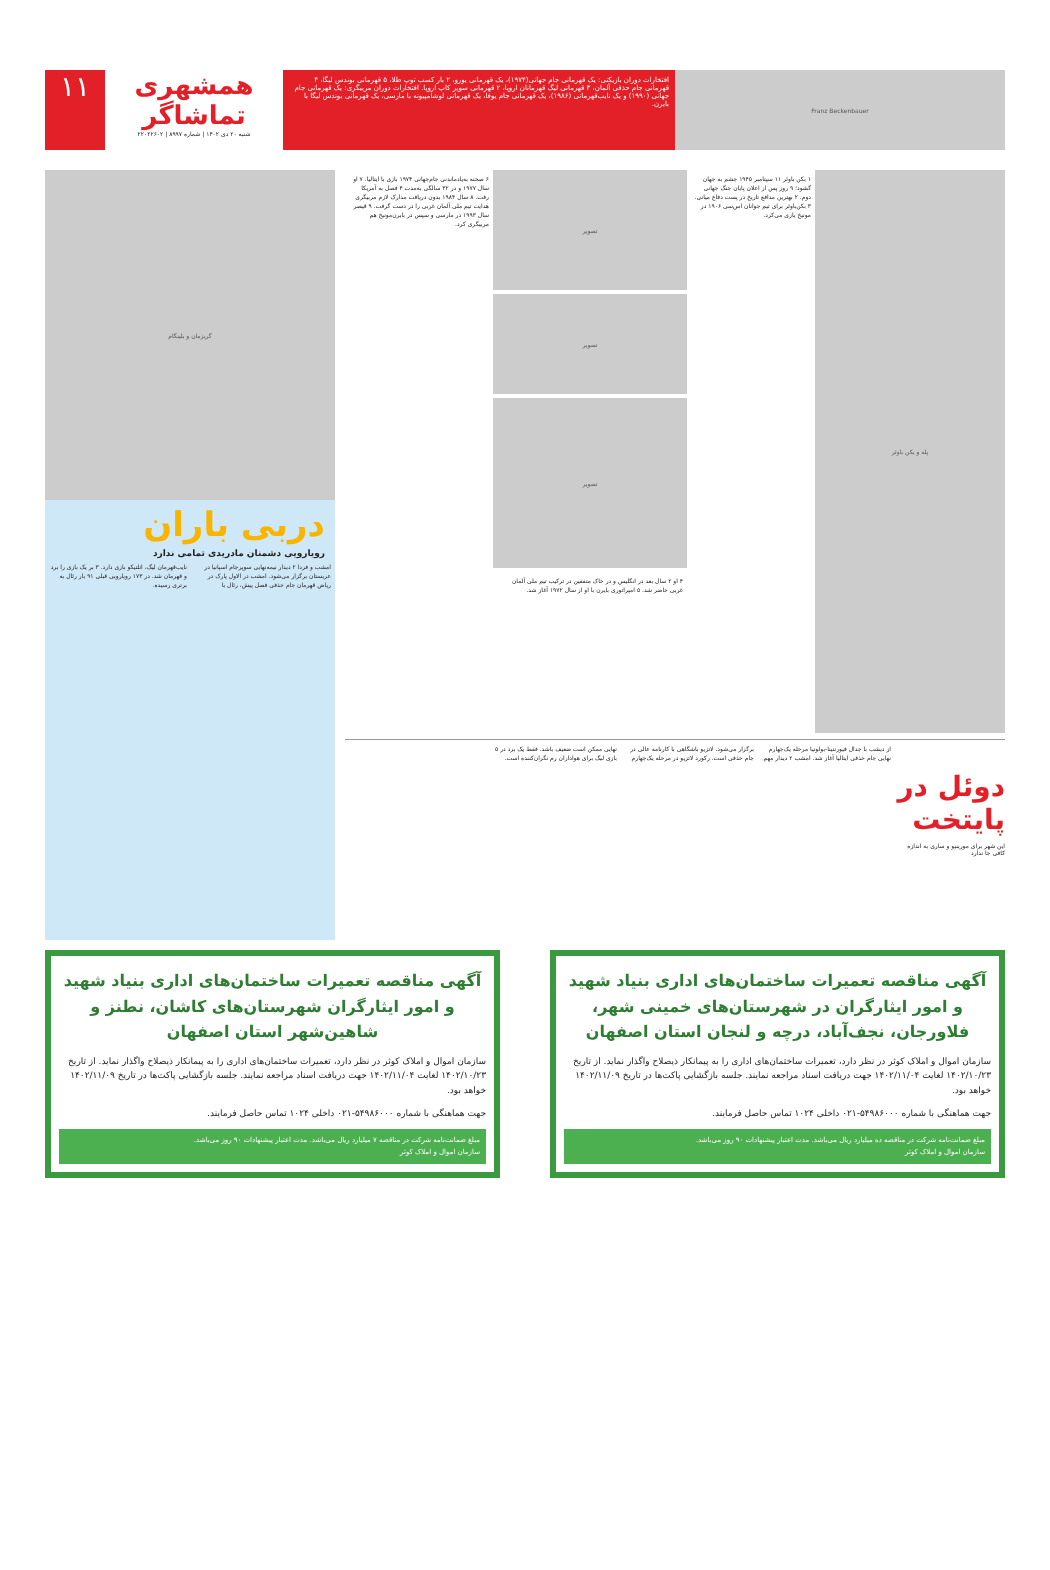Franz Beckenbauer
افتخارات دوران بازیکنی: یک قهرمانی جام جهانی(۱۹۷۴)، یک قهرمانی یورو، ۲ بار کسب توپ طلا، ۵ قهرمانی بوندس لیگا، ۴ قهرمانی جام حذفی آلمان، ۳ قهرمانی لیگ قهرمانان اروپا، ۲ قهرمانی سوپر کاپ اروپا. افتخارات دوران مربیگری: یک قهرمانی جام جهانی (۱۹۹۰) و یک نایب‌قهرمانی (۱۹۸۶)، یک قهرمانی جام یوفا، یک قهرمانی لوشامپیونه با مارسی، یک قهرمانی بوندس لیگا با بایرن.
همشهری تماشاگر
شنبه ۲۰ دی ۱۴۰۲ | شماره ۸۹۹۷ | ۲۲۰۲۲۶۰۲
۱۱
پله و بکن باوئر
۱ بکن باوئر ۱۱ سپتامبر ۱۹۴۵ چشم به جهان گشود؛ ۹ روز پس از اعلان پایان جنگ جهانی دوم. ۲ بهترین مدافع تاریخ در پست دفاع میانی. ۳ بکن‌باوئر برای تیم جوانان اس‌سی ۱۹۰۶ در مونیخ بازی می‌کرد.
تصویر
تصویر
تصویر
۴ او ۲ سال بعد در انگلیس و در خاک متفقین در ترکیب تیم ملی آلمان غربی حاضر شد. ۵ امپراتوری بایرن با او از سال ۱۹۷۲ آغاز شد.
۶ صحنه به‌یادماندنی جام‌جهانی ۱۹۷۴ بازی با ایتالیا. ۷ او سال ۱۹۷۷ و در ۳۲ سالگی به‌مدت ۴ فصل به آمریکا رفت. ۸ سال ۱۹۸۴ بدون دریافت مدارک لازم مربیگری هدایت تیم ملی آلمان غربی را در دست گرفت. ۹ قیصر سال ۱۹۹۳ در مارسی و سپس در بایرن‌مونیخ هم مربیگری کرد.
دوئل در پایتخت
این شهر برای مورینیو و ساری به اندازه کافی جا ندارد
از دیشب با جدال فیورنتینا-بولونیا مرحله یک‌چهارم نهایی جام حذفی ایتالیا آغاز شد. امشب ۲ دیدار مهم برگزار می‌شود. لاتزیو باشگاهی با کارنامه عالی در جام حذفی است. رکورد لاتزیو در مرحله یک‌چهارم نهایی ممکن است ضعیف باشد. فقط یک برد در ۵ بازی لیگ برای هواداران رم نگران‌کننده است.
گریزمان و بلینگام
دربی باران
رویارویی دشمنان مادریدی تمامی ندارد
امشب و فردا ۲ دیدار نیمه‌نهایی سوپرجام اسپانیا در عربستان برگزار می‌شود. امشب در الاول پارک در ریاض قهرمان جام حذفی فصل پیش، رئال با نایب‌قهرمان لیگ، اتلتیکو بازی دارد. ۳ بر یک بازی را برد و قهرمان شد. در ۱۷۳ رویارویی قبلی ۹۱ بار رئال به برتری رسیده.
آگهی مناقصه تعمیرات ساختمان‌های اداری بنیاد شهید و امور ایثارگران در شهرستان‌های خمینی شهر، فلاورجان، نجف‌آباد، درچه و لنجان استان اصفهان
سازمان اموال و املاک کوثر در نظر دارد، تعمیرات ساختمان‌های اداری را به پیمانکار ذیصلاح واگذار نماید. از تاریخ ۱۴۰۲/۱۰/۲۳ لغایت ۱۴۰۲/۱۱/۰۴ جهت دریافت اسناد مراجعه نمایند. جلسه بازگشایی پاکت‌ها در تاریخ ۱۴۰۲/۱۱/۰۹ خواهد بود.
جهت هماهنگی با شماره ۵۴۹۸۶۰۰۰-۰۲۱ داخلی ۱۰۲۴ تماس حاصل فرمایند.
مبلغ ضمانت‌نامه شرکت در مناقصه ده میلیارد ریال می‌باشد. مدت اعتبار پیشنهادات ۹۰ روز می‌باشد.
سازمان اموال و املاک کوثر
آگهی مناقصه تعمیرات ساختمان‌های اداری بنیاد شهید و امور ایثارگران شهرستان‌های کاشان، نطنز و شاهین‌شهر استان اصفهان
سازمان اموال و املاک کوثر در نظر دارد، تعمیرات ساختمان‌های اداری را به پیمانکار ذیصلاح واگذار نماید. از تاریخ ۱۴۰۲/۱۰/۲۳ لغایت ۱۴۰۲/۱۱/۰۴ جهت دریافت اسناد مراجعه نمایند. جلسه بازگشایی پاکت‌ها در تاریخ ۱۴۰۲/۱۱/۰۹ خواهد بود.
جهت هماهنگی با شماره ۵۴۹۸۶۰۰۰-۰۲۱ داخلی ۱۰۲۴ تماس حاصل فرمایند.
مبلغ ضمانت‌نامه شرکت در مناقصه ۷ میلیارد ریال می‌باشد. مدت اعتبار پیشنهادات ۹۰ روز می‌باشد.
سازمان اموال و املاک کوثر